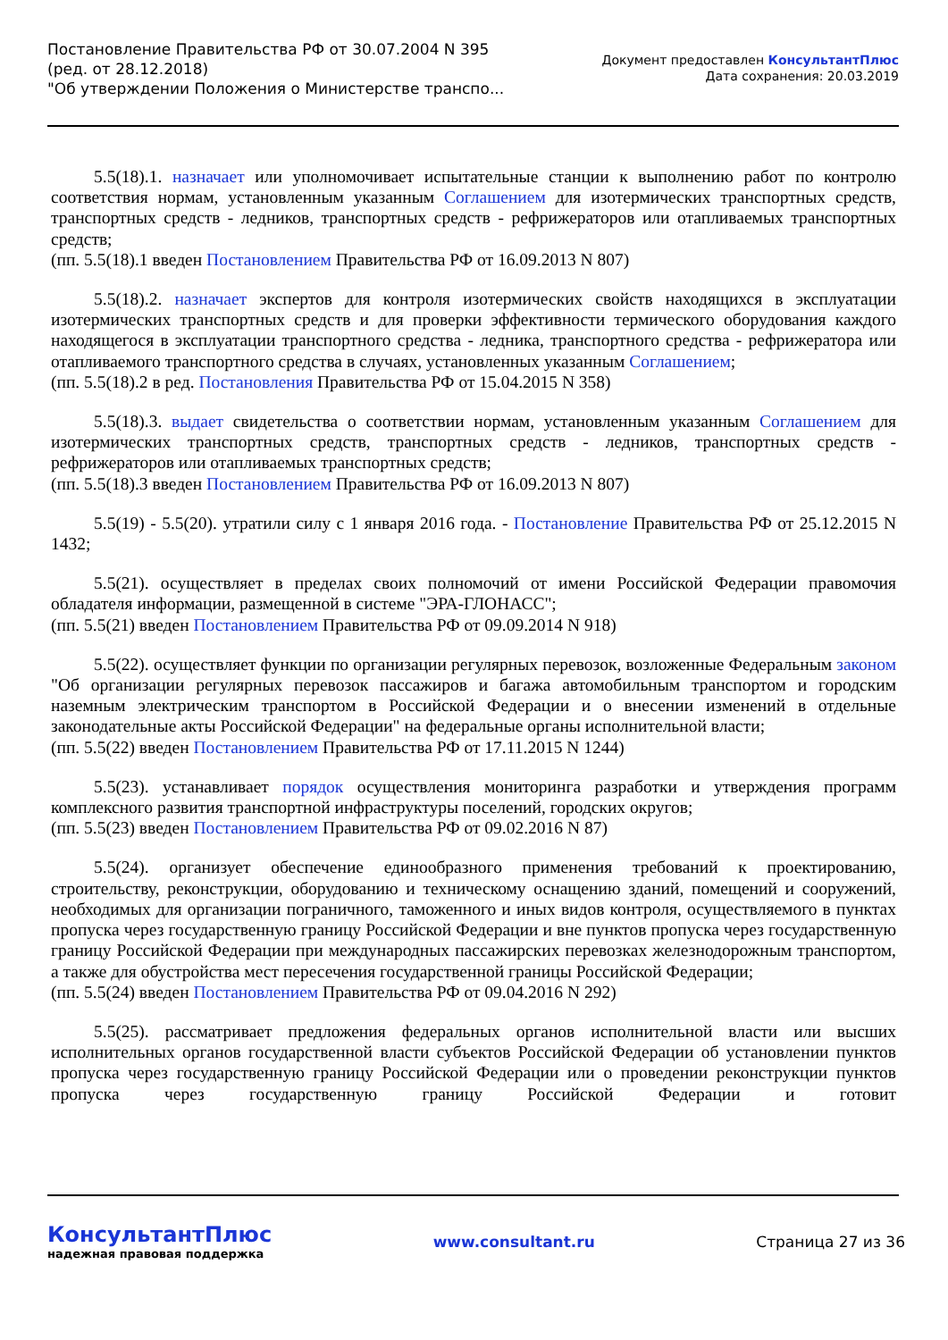Постановление Правительства РФ от 30.07.2004 N 395
(ред. от 28.12.2018)
"Об утверждении Положения о Министерстве транспо...
Документ предоставлен КонсультантПлюс
Дата сохранения: 20.03.2019
5.5(18).1. назначает или уполномочивает испытательные станции к выполнению работ по контролю соответствия нормам, установленным указанным Соглашением для изотермических транспортных средств, транспортных средств - ледников, транспортных средств - рефрижераторов или отапливаемых транспортных средств;
(пп. 5.5(18).1 введен Постановлением Правительства РФ от 16.09.2013 N 807)
5.5(18).2. назначает экспертов для контроля изотермических свойств находящихся в эксплуатации изотермических транспортных средств и для проверки эффективности термического оборудования каждого находящегося в эксплуатации транспортного средства - ледника, транспортного средства - рефрижератора или отапливаемого транспортного средства в случаях, установленных указанным Соглашением;
(пп. 5.5(18).2 в ред. Постановления Правительства РФ от 15.04.2015 N 358)
5.5(18).3. выдает свидетельства о соответствии нормам, установленным указанным Соглашением для изотермических транспортных средств, транспортных средств - ледников, транспортных средств - рефрижераторов или отапливаемых транспортных средств;
(пп. 5.5(18).3 введен Постановлением Правительства РФ от 16.09.2013 N 807)
5.5(19) - 5.5(20). утратили силу с 1 января 2016 года. - Постановление Правительства РФ от 25.12.2015 N 1432;
5.5(21). осуществляет в пределах своих полномочий от имени Российской Федерации правомочия обладателя информации, размещенной в системе "ЭРА-ГЛОНАСС";
(пп. 5.5(21) введен Постановлением Правительства РФ от 09.09.2014 N 918)
5.5(22). осуществляет функции по организации регулярных перевозок, возложенные Федеральным законом "Об организации регулярных перевозок пассажиров и багажа автомобильным транспортом и городским наземным электрическим транспортом в Российской Федерации и о внесении изменений в отдельные законодательные акты Российской Федерации" на федеральные органы исполнительной власти;
(пп. 5.5(22) введен Постановлением Правительства РФ от 17.11.2015 N 1244)
5.5(23). устанавливает порядок осуществления мониторинга разработки и утверждения программ комплексного развития транспортной инфраструктуры поселений, городских округов;
(пп. 5.5(23) введен Постановлением Правительства РФ от 09.02.2016 N 87)
5.5(24). организует обеспечение единообразного применения требований к проектированию, строительству, реконструкции, оборудованию и техническому оснащению зданий, помещений и сооружений, необходимых для организации пограничного, таможенного и иных видов контроля, осуществляемого в пунктах пропуска через государственную границу Российской Федерации и вне пунктов пропуска через государственную границу Российской Федерации при международных пассажирских перевозках железнодорожным транспортом, а также для обустройства мест пересечения государственной границы Российской Федерации;
(пп. 5.5(24) введен Постановлением Правительства РФ от 09.04.2016 N 292)
5.5(25). рассматривает предложения федеральных органов исполнительной власти или высших исполнительных органов государственной власти субъектов Российской Федерации об установлении пунктов пропуска через государственную границу Российской Федерации или о проведении реконструкции пунктов пропуска через государственную границу Российской Федерации и готовит
КонсультантПлюс
надежная правовая поддержка
www.consultant.ru Страница 27 из 36